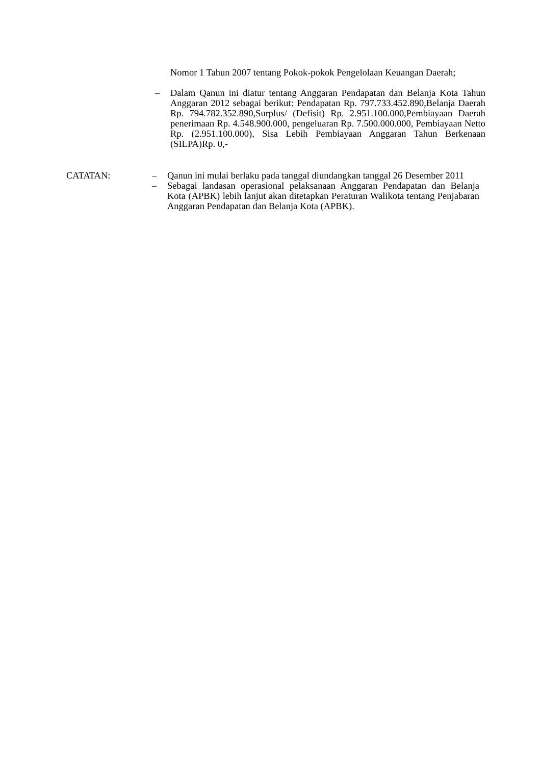Nomor 1 Tahun 2007 tentang Pokok-pokok Pengelolaan Keuangan Daerah;
– Dalam Qanun ini diatur tentang Anggaran Pendapatan dan Belanja Kota Tahun Anggaran 2012 sebagai berikut: Pendapatan Rp. 797.733.452.890,Belanja Daerah Rp. 794.782.352.890,Surplus/ (Defisit) Rp. 2.951.100.000,Pembiayaan Daerah penerimaan Rp. 4.548.900.000, pengeluaran Rp. 7.500.000.000, Pembiayaan Netto Rp. (2.951.100.000), Sisa Lebih Pembiayaan Anggaran Tahun Berkenaan (SILPA)Rp. 0,-
CATATAN: – Qanun ini mulai berlaku pada tanggal diundangkan tanggal 26 Desember 2011
– Sebagai landasan operasional pelaksanaan Anggaran Pendapatan dan Belanja Kota (APBK) lebih lanjut akan ditetapkan Peraturan Walikota tentang Penjabaran Anggaran Pendapatan dan Belanja Kota (APBK).